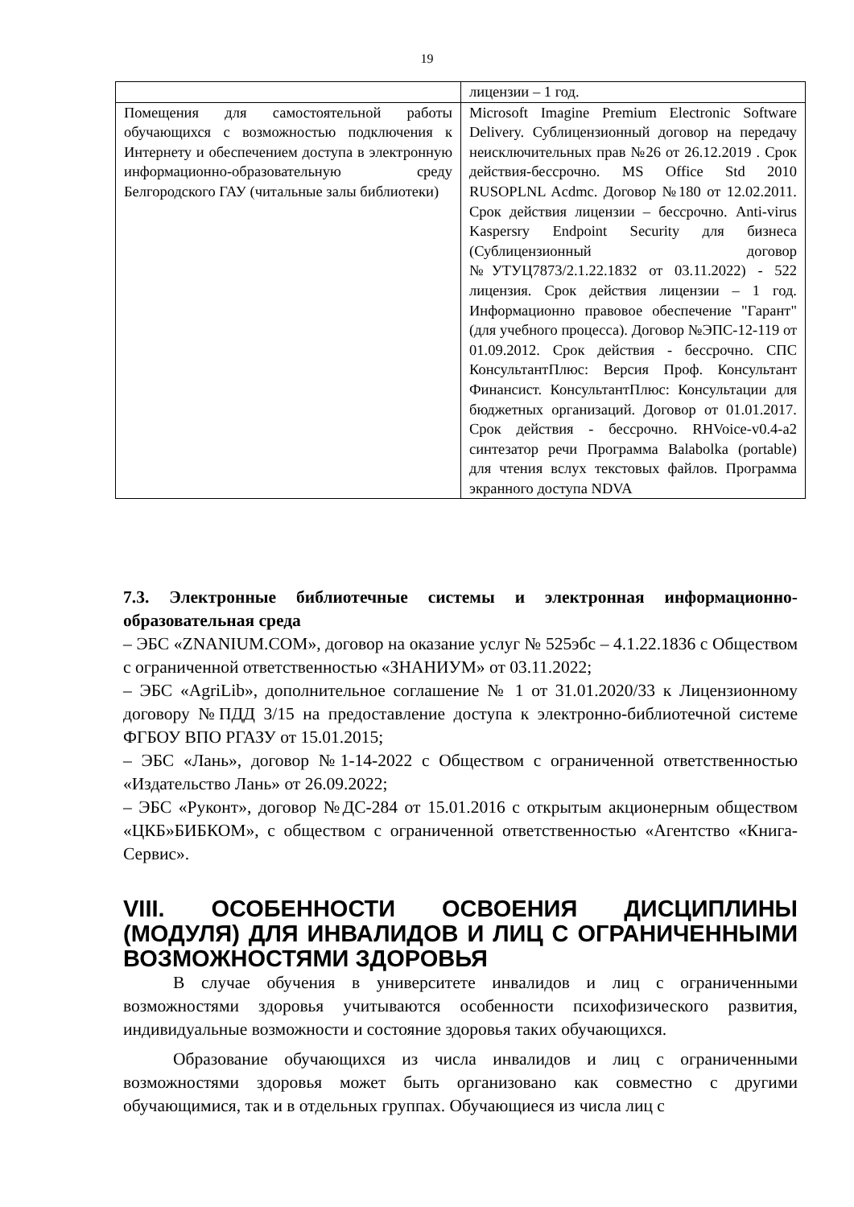19
| | лицензии – 1 год. |
| Помещения для самостоятельной работы обучающихся с возможностью подключения к Интернету и обеспечением доступа в электронную информационно-образовательную среду Белгородского ГАУ (читальные залы библиотеки) | Microsoft Imagine Premium Electronic Software Delivery. Сублицензионный договор на передачу неисключительных прав №26 от 26.12.2019 . Срок действия-бессрочно. MS Office Std 2010 RUSOPLNL Acdmc. Договор №180 от 12.02.2011. Срок действия лицензии – бессрочно. Anti-virus Kaspersry Endpoint Security для бизнеса (Сублицензионный договор №УТУЦ7873/2.1.22.1832 от 03.11.2022) - 522 лицензия. Срок действия лицензии – 1 год. Информационно правовое обеспечение "Гарант" (для учебного процесса). Договор №ЭПС-12-119 от 01.09.2012. Срок действия - бессрочно. СПС КонсультантПлюс: Версия Проф. Консультант Финансист. КонсультантПлюс: Консультации для бюджетных организаций. Договор от 01.01.2017. Срок действия - бессрочно. RHVoice-v0.4-a2 синтезатор речи Программа Balabolka (portable) для чтения вслух текстовых файлов. Программа экранного доступа NDVA |
7.3. Электронные библиотечные системы и электронная информационно-образовательная среда
– ЭБС «ZNANIUM.COM», договор на оказание услуг № 525эбс – 4.1.22.1836 с Обществом с ограниченной ответственностью «ЗНАНИУМ» от 03.11.2022;
– ЭБС «AgriLib», дополнительное соглашение № 1 от 31.01.2020/33 к Лицензионному договору №ПДД 3/15 на предоставление доступа к электронно-библиотечной системе ФГБОУ ВПО РГАЗУ от 15.01.2015;
– ЭБС «Лань», договор №1-14-2022 с Обществом с ограниченной ответственностью «Издательство Лань» от 26.09.2022;
– ЭБС «Руконт», договор №ДС-284 от 15.01.2016 с открытым акционерным обществом «ЦКБ»БИБКОМ», с обществом с ограниченной ответственностью «Агентство «Книга-Сервис».
VIII. ОСОБЕННОСТИ ОСВОЕНИЯ ДИСЦИПЛИНЫ (МОДУЛЯ) ДЛЯ ИНВАЛИДОВ И ЛИЦ С ОГРАНИЧЕННЫМИ ВОЗМОЖНОСТЯМИ ЗДОРОВЬЯ
В случае обучения в университете инвалидов и лиц с ограниченными возможностями здоровья учитываются особенности психофизического развития, индивидуальные возможности и состояние здоровья таких обучающихся.
Образование обучающихся из числа инвалидов и лиц с ограниченными возможностями здоровья может быть организовано как совместно с другими обучающимися, так и в отдельных группах. Обучающиеся из числа лиц с